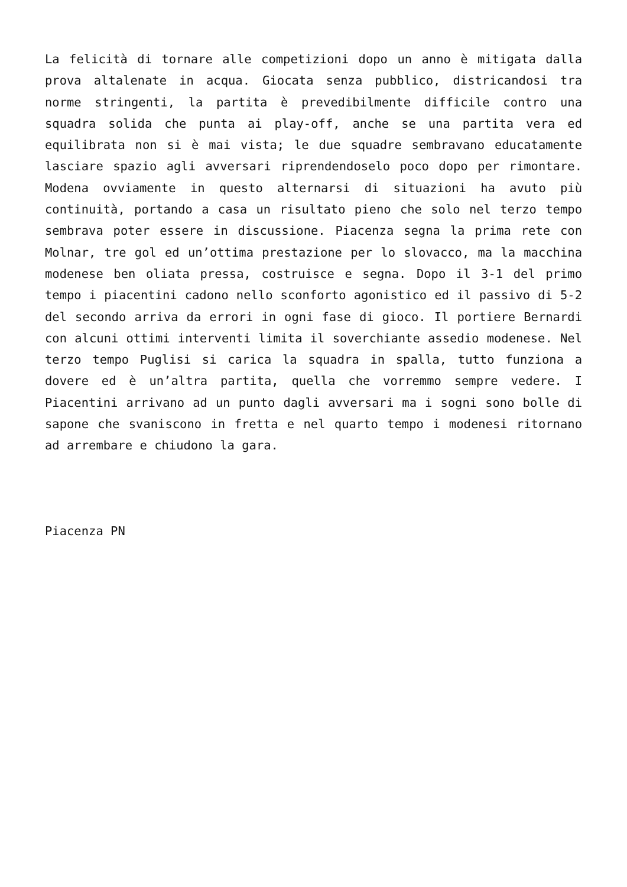La felicità di tornare alle competizioni dopo un anno è mitigata dalla prova altalenate in acqua. Giocata senza pubblico, districandosi tra norme stringenti, la partita è prevedibilmente difficile contro una squadra solida che punta ai play-off, anche se una partita vera ed equilibrata non si è mai vista; le due squadre sembravano educatamente lasciare spazio agli avversari riprendendoselo poco dopo per rimontare. Modena ovviamente in questo alternarsi di situazioni ha avuto più continuità, portando a casa un risultato pieno che solo nel terzo tempo sembrava poter essere in discussione. Piacenza segna la prima rete con Molnar, tre gol ed un’ottima prestazione per lo slovacco, ma la macchina modenese ben oliata pressa, costruisce e segna. Dopo il 3-1 del primo tempo i piacentini cadono nello sconforto agonistico ed il passivo di 5-2 del secondo arriva da errori in ogni fase di gioco. Il portiere Bernardi con alcuni ottimi interventi limita il soverchiante assedio modenese. Nel terzo tempo Puglisi si carica la squadra in spalla, tutto funziona a dovere ed è un’altra partita, quella che vorremmo sempre vedere. I Piacentini arrivano ad un punto dagli avversari ma i sogni sono bolle di sapone che svaniscono in fretta e nel quarto tempo i modenesi ritornano ad arrembare e chiudono la gara.
Piacenza PN